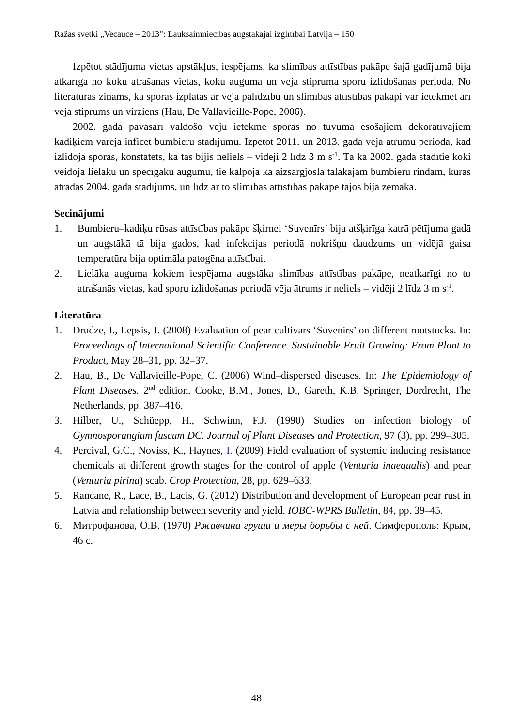Ražas svētki „Vecauce – 2013”: Lauksaimniecības augstākajai izglītībai Latvijā – 150
Izpētot stādījuma vietas apstākļus, iespējams, ka slimības attīstības pakāpe šajā gadījumā bija atkarīga no koku atrašanās vietas, koku auguma un vēja stipruma sporu izlidošanas periodā. No literatūras zināms, ka sporas izplatās ar vēja palīdzību un slimības attīstības pakāpi var ietekmēt arī vēja stiprums un virziens (Hau, De Vallavieille-Pope, 2006).
2002. gada pavasarī valdošo vēju ietekmē sporas no tuvumā esošajiem dekoratīvajiem kadiķiem varēja inficēt bumbieru stādījumu. Izpētot 2011. un 2013. gada vēja ātrumu periodā, kad izlidoja sporas, konstatēts, ka tas bijis neliels – vidēji 2 līdz 3 m s<sup>-1</sup>. Tā kā 2002. gadā stādītie koki veidoja lielāku un spēcīgāku augumu, tie kalpoja kā aizsargjosla tālākajām bumbieru rindām, kurās atradās 2004. gada stādījums, un līdz ar to slimības attīstības pakāpe tajos bija zemāka.
Secinājumi
1. Bumbieru–kadiķu rūsas attīstības pakāpe šķirnei ‘Suvenīrs’ bija atšķirīga katrā pētījuma gadā un augstākā tā bija gados, kad infekcijas periodā nokrišņu daudzums un vidējā gaisa temperatūra bija optimāla patogēna attīstībai.
2. Lielāka auguma kokiem iespējama augstāka slimības attīstības pakāpe, neatkarīgi no to atrašanās vietas, kad sporu izlidošanas periodā vēja ātrums ir neliels – vidēji 2 līdz 3 m s<sup>-1</sup>.
Literatūra
1. Drudze, I., Lepsis, J. (2008) Evaluation of pear cultivars ‘Suvenirs’ on different rootstocks. In: Proceedings of International Scientific Conference. Sustainable Fruit Growing: From Plant to Product, May 28–31, pp. 32–37.
2. Hau, B., De Vallavieille-Pope, C. (2006) Wind–dispersed diseases. In: The Epidemiology of Plant Diseases. 2<sup>nd</sup> edition. Cooke, B.M., Jones, D., Gareth, K.B. Springer, Dordrecht, The Netherlands, pp. 387–416.
3. Hilber, U., Schüepp, H., Schwinn, F.J. (1990) Studies on infection biology of Gymnosporangium fuscum DC. Journal of Plant Diseases and Protection, 97 (3), pp. 299–305.
4. Percival, G.C., Noviss, K., Haynes, I. (2009) Field evaluation of systemic inducing resistance chemicals at different growth stages for the control of apple (Venturia inaequalis) and pear (Venturia pirina) scab. Crop Protection, 28, pp. 629–633.
5. Rancane, R., Lace, B., Lacis, G. (2012) Distribution and development of European pear rust in Latvia and relationship between severity and yield. IOBC-WPRS Bulletin, 84, pp. 39–45.
6. Митрофанова, О.В. (1970) Ржавчина груши и меры борьбы с ней. Симферополь: Крым, 46 с.
48